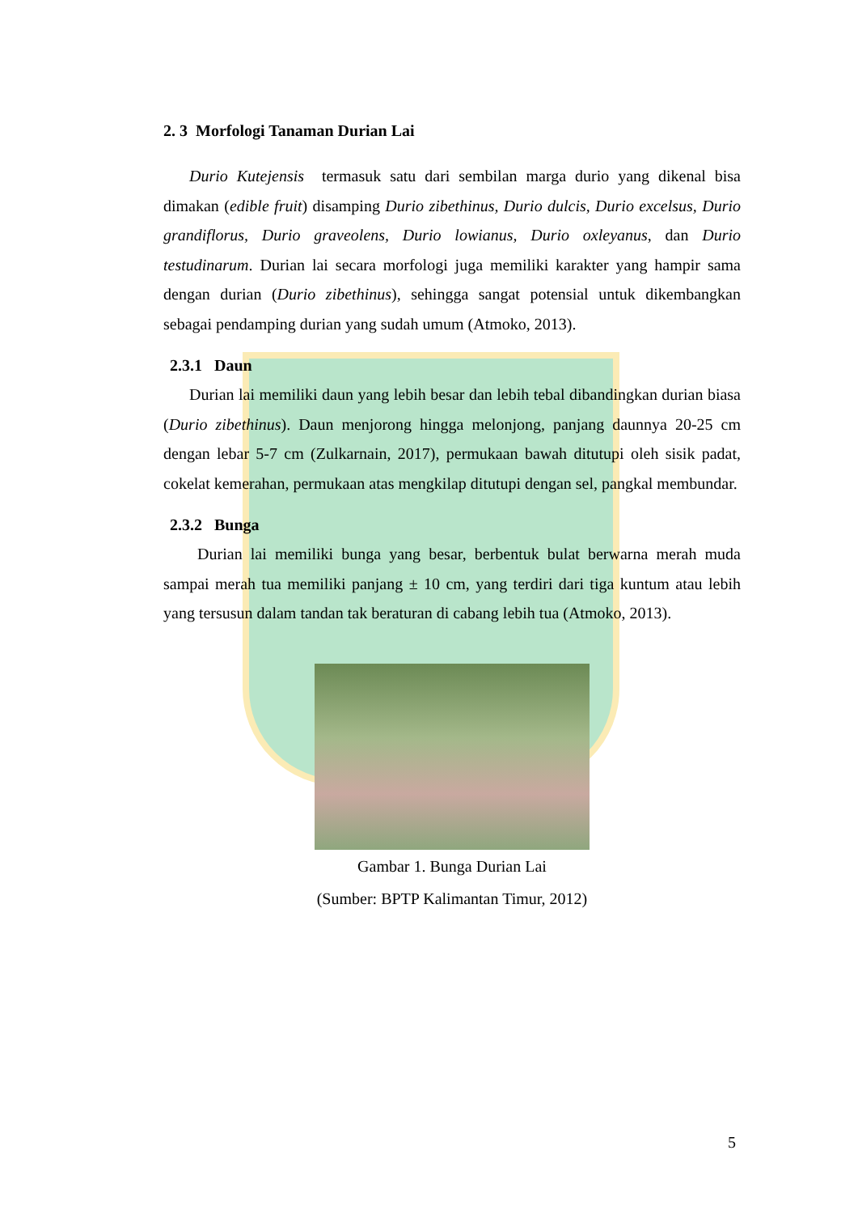2. 3 Morfologi Tanaman Durian Lai
Durio Kutejensis termasuk satu dari sembilan marga durio yang dikenal bisa dimakan (edible fruit) disamping Durio zibethinus, Durio dulcis, Durio excelsus, Durio grandiflorus, Durio graveolens, Durio lowianus, Durio oxleyanus, dan Durio testudinarum. Durian lai secara morfologi juga memiliki karakter yang hampir sama dengan durian (Durio zibethinus), sehingga sangat potensial untuk dikembangkan sebagai pendamping durian yang sudah umum (Atmoko, 2013).
2.3.1 Daun
Durian lai memiliki daun yang lebih besar dan lebih tebal dibandingkan durian biasa (Durio zibethinus). Daun menjorong hingga melonjong, panjang daunnya 20-25 cm dengan lebar 5-7 cm (Zulkarnain, 2017), permukaan bawah ditutupi oleh sisik padat, cokelat kemerahan, permukaan atas mengkilap ditutupi dengan sel, pangkal membundar.
2.3.2 Bunga
Durian lai memiliki bunga yang besar, berbentuk bulat berwarna merah muda sampai merah tua memiliki panjang ± 10 cm, yang terdiri dari tiga kuntum atau lebih yang tersusun dalam tandan tak beraturan di cabang lebih tua (Atmoko, 2013).
Gambar 1. Bunga Durian Lai
(Sumber: BPTP Kalimantan Timur, 2012)
5